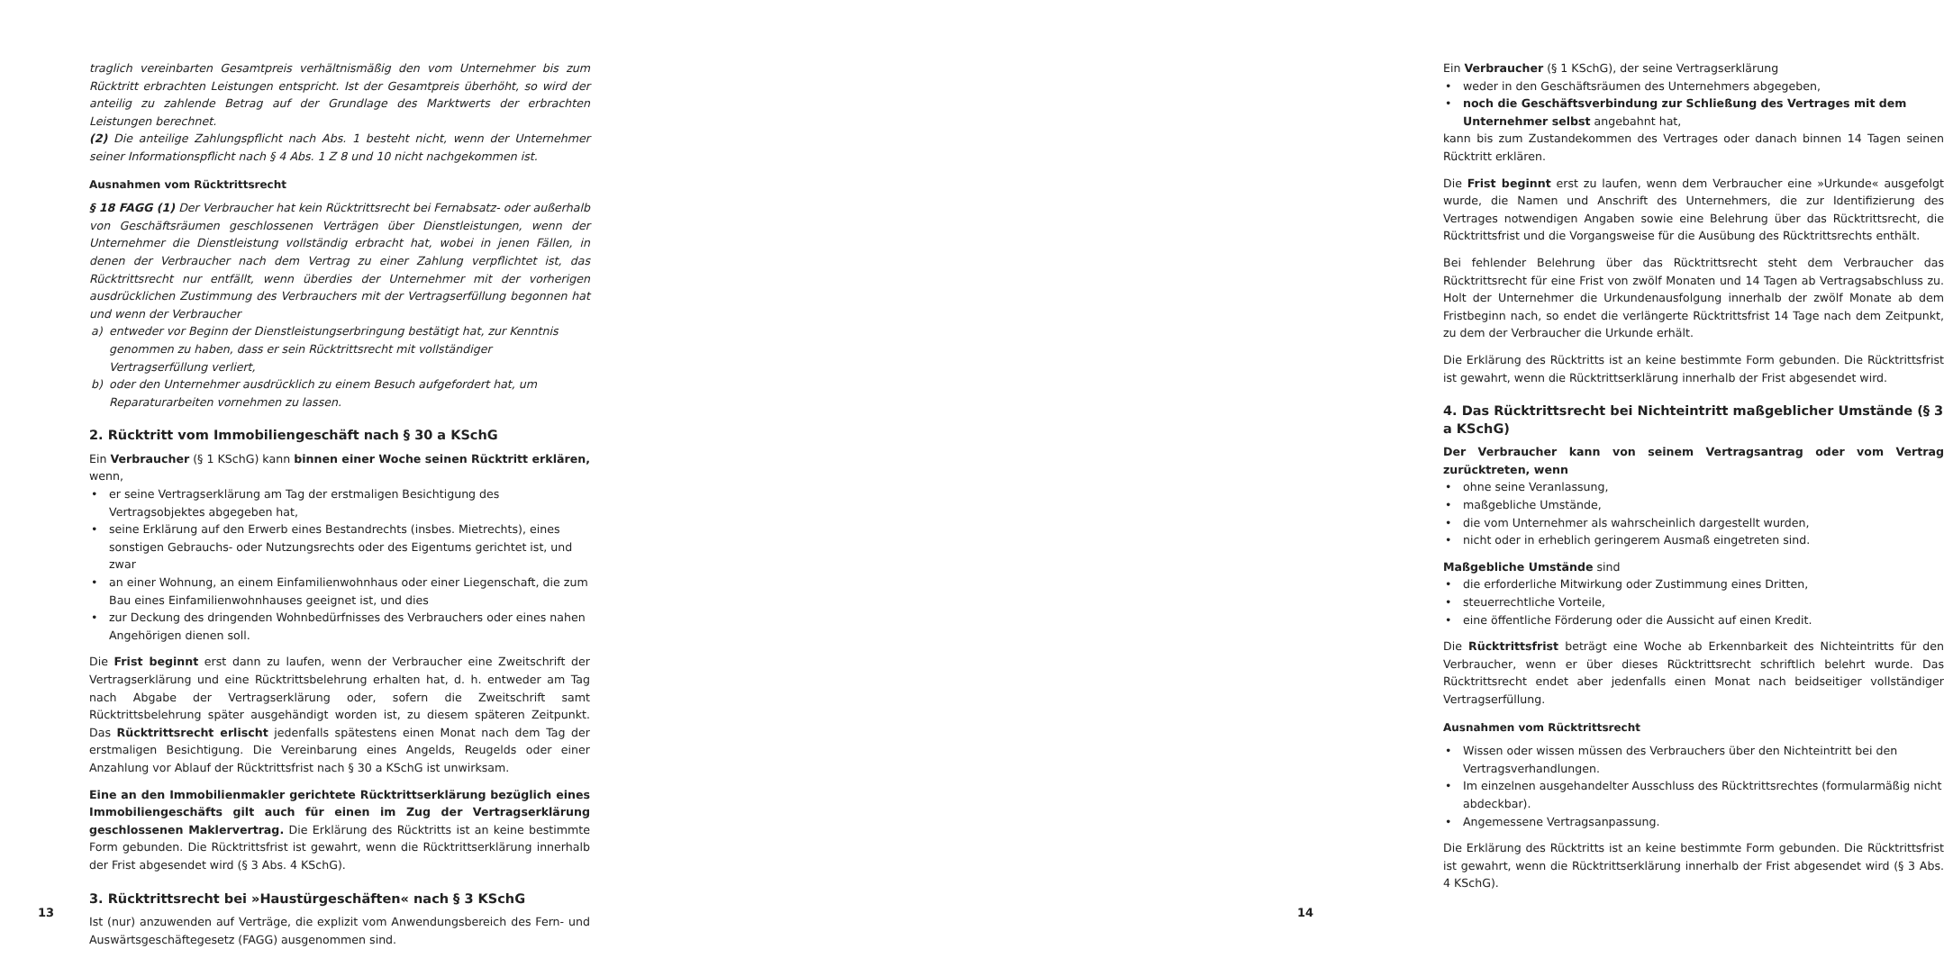traglich vereinbarten Gesamtpreis verhältnismäßig den vom Unternehmer bis zum Rücktritt erbrachten Leistungen entspricht. Ist der Gesamtpreis überhöht, so wird der anteilig zu zahlende Betrag auf der Grundlage des Marktwerts der erbrachten Leistungen berechnet.
(2) Die anteilige Zahlungspflicht nach Abs. 1 besteht nicht, wenn der Unternehmer seiner Informationspflicht nach § 4 Abs. 1 Z 8 und 10 nicht nachgekommen ist.
Ausnahmen vom Rücktrittsrecht
§ 18 FAGG (1) Der Verbraucher hat kein Rücktrittsrecht bei Fernabsatz- oder außerhalb von Geschäftsräumen geschlossenen Verträgen über Dienstleistungen, wenn der Unternehmer die Dienstleistung vollständig erbracht hat, wobei in jenen Fällen, in denen der Verbraucher nach dem Vertrag zu einer Zahlung verpflichtet ist, das Rücktrittsrecht nur entfällt, wenn überdies der Unternehmer mit der vorherigen ausdrücklichen Zustimmung des Verbrauchers mit der Vertragserfüllung begonnen hat und wenn der Verbraucher
a) entweder vor Beginn der Dienstleistungserbringung bestätigt hat, zur Kenntnis genommen zu haben, dass er sein Rücktrittsrecht mit vollständiger Vertragserfüllung verliert,
b) oder den Unternehmer ausdrücklich zu einem Besuch aufgefordert hat, um Reparaturarbeiten vornehmen zu lassen.
2. Rücktritt vom Immobiliengeschäft nach § 30 a KSchG
Ein Verbraucher (§ 1 KSchG) kann binnen einer Woche seinen Rücktritt erklären, wenn,
• er seine Vertragserklärung am Tag der erstmaligen Besichtigung des Vertragsobjektes abgegeben hat,
• seine Erklärung auf den Erwerb eines Bestandrechts (insbes. Mietrechts), eines sonstigen Gebrauchs- oder Nutzungsrechts oder des Eigentums gerichtet ist, und zwar
• an einer Wohnung, an einem Einfamilienwohnhaus oder einer Liegenschaft, die zum Bau eines Einfamilienwohnhauses geeignet ist, und dies
• zur Deckung des dringenden Wohnbedürfnisses des Verbrauchers oder eines nahen Angehörigen dienen soll.
Die Frist beginnt erst dann zu laufen, wenn der Verbraucher eine Zweitschrift der Vertragserklärung und eine Rücktrittsbelehrung erhalten hat, d. h. entweder am Tag nach Abgabe der Vertragserklärung oder, sofern die Zweitschrift samt Rücktrittsbelehrung später ausgehändigt worden ist, zu diesem späteren Zeitpunkt. Das Rücktrittsrecht erlischt jedenfalls spätestens einen Monat nach dem Tag der erstmaligen Besichtigung. Die Vereinbarung eines Angelds, Reugelds oder einer Anzahlung vor Ablauf der Rücktrittsfrist nach § 30 a KSchG ist unwirksam.
Eine an den Immobilienmakler gerichtete Rücktrittserklärung bezüglich eines Immobiliengeschäfts gilt auch für einen im Zug der Vertragserklärung geschlossenen Maklervertrag. Die Erklärung des Rücktritts ist an keine bestimmte Form gebunden. Die Rücktrittsfrist ist gewahrt, wenn die Rücktrittserklärung innerhalb der Frist abgesendet wird (§ 3 Abs. 4 KSchG).
3. Rücktrittsrecht bei »Haustürgeschäften« nach § 3 KSchG
Ist (nur) anzuwenden auf Verträge, die explizit vom Anwendungsbereich des Fern- und Auswärtsgeschäftegesetz (FAGG) ausgenommen sind.
13
Ein Verbraucher (§ 1 KSchG), der seine Vertragserklärung
• weder in den Geschäftsräumen des Unternehmers abgegeben,
• noch die Geschäftsverbindung zur Schließung des Vertrages mit dem Unternehmer selbst angebahnt hat,
kann bis zum Zustandekommen des Vertrages oder danach binnen 14 Tagen seinen Rücktritt erklären.
Die Frist beginnt erst zu laufen, wenn dem Verbraucher eine »Urkunde« ausgefolgt wurde, die Namen und Anschrift des Unternehmers, die zur Identifizierung des Vertrages notwendigen Angaben sowie eine Belehrung über das Rücktrittsrecht, die Rücktrittsfrist und die Vorgangsweise für die Ausübung des Rücktrittsrechts enthält.
Bei fehlender Belehrung über das Rücktrittsrecht steht dem Verbraucher das Rücktrittsrecht für eine Frist von zwölf Monaten und 14 Tagen ab Vertragsabschluss zu. Holt der Unternehmer die Urkundenausfolgung innerhalb der zwölf Monate ab dem Fristbeginn nach, so endet die verlängerte Rücktrittsfrist 14 Tage nach dem Zeitpunkt, zu dem der Verbraucher die Urkunde erhält.
Die Erklärung des Rücktritts ist an keine bestimmte Form gebunden. Die Rücktrittsfrist ist gewahrt, wenn die Rücktrittserklärung innerhalb der Frist abgesendet wird.
4. Das Rücktrittsrecht bei Nichteintritt maßgeblicher Umstände (§ 3 a KSchG)
Der Verbraucher kann von seinem Vertragsantrag oder vom Vertrag zurücktreten, wenn
• ohne seine Veranlassung,
• maßgebliche Umstände,
• die vom Unternehmer als wahrscheinlich dargestellt wurden,
• nicht oder in erheblich geringerem Ausmaß eingetreten sind.
Maßgebliche Umstände sind
• die erforderliche Mitwirkung oder Zustimmung eines Dritten,
• steuerrechtliche Vorteile,
• eine öffentliche Förderung oder die Aussicht auf einen Kredit.
Die Rücktrittsfrist beträgt eine Woche ab Erkennbarkeit des Nichteintritts für den Verbraucher, wenn er über dieses Rücktrittsrecht schriftlich belehrt wurde. Das Rücktrittsrecht endet aber jedenfalls einen Monat nach beidseitiger vollständiger Vertragserfüllung.
Ausnahmen vom Rücktrittsrecht
• Wissen oder wissen müssen des Verbrauchers über den Nichteintritt bei den Vertragsverhandlungen.
• Im einzelnen ausgehandelter Ausschluss des Rücktrittsrechtes (formularmäßig nicht abdeckbar).
• Angemessene Vertragsanpassung.
Die Erklärung des Rücktritts ist an keine bestimmte Form gebunden. Die Rücktrittsfrist ist gewahrt, wenn die Rücktrittserklärung innerhalb der Frist abgesendet wird (§ 3 Abs. 4 KSchG).
14